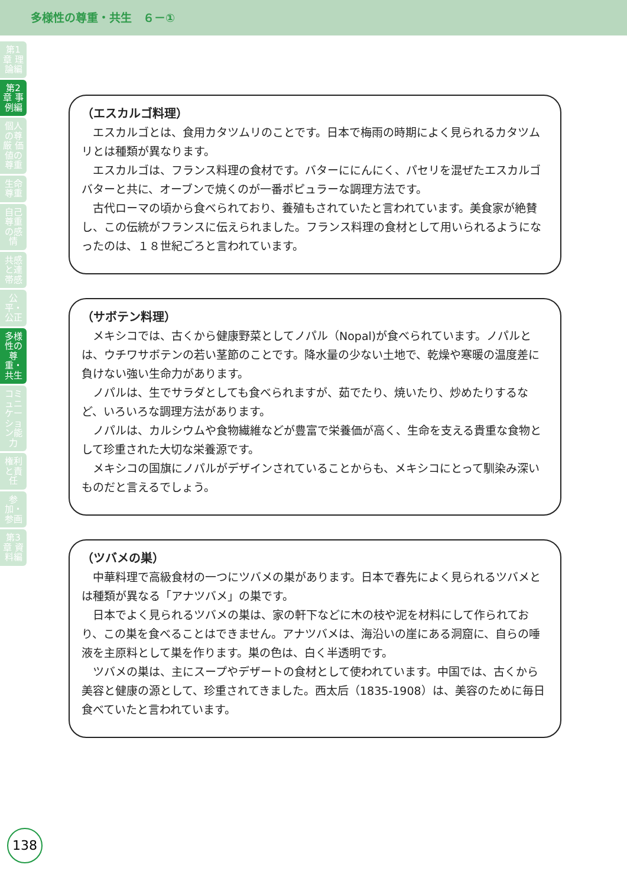多様性の尊重・共生　６－①
第1章 理論編
第2章 事例編
個人の尊厳 価値の尊重
生命尊重
自己尊重の感情
共感と連帯感
公平・公正
多様性の尊重・共生
コミュニケーション能力
権利と責任
参加・参画
第3章 資料編
（エスカルゴ料理）
エスカルゴとは、食用カタツムリのことです。日本で梅雨の時期によく見られるカタツムリとは種類が異なります。
エスカルゴは、フランス料理の食材です。バターににんにく、パセリを混ぜたエスカルゴバターと共に、オーブンで焼くのが一番ポピュラーな調理方法です。
古代ローマの頃から食べられており、養殖もされていたと言われています。美食家が絶賛し、この伝統がフランスに伝えられました。フランス料理の食材として用いられるようになったのは、１８世紀ごろと言われています。
（サボテン料理）
メキシコでは、古くから健康野菜としてノパル（Nopal)が食べられています。ノパルとは、ウチワサボテンの若い茎節のことです。降水量の少ない土地で、乾燥や寒暖の温度差に負けない強い生命力があります。
ノパルは、生でサラダとしても食べられますが、茹でたり、焼いたり、炒めたりするなど、いろいろな調理方法があります。
ノパルは、カルシウムや食物繊維などが豊富で栄養価が高く、生命を支える貴重な食物として珍重された大切な栄養源です。
メキシコの国旗にノパルがデザインされていることからも、メキシコにとって馴染み深いものだと言えるでしょう。
（ツバメの巣）
中華料理で高級食材の一つにツバメの巣があります。日本で春先によく見られるツバメとは種類が異なる「アナツバメ」の巣です。
日本でよく見られるツバメの巣は、家の軒下などに木の枝や泥を材料にして作られており、この巣を食べることはできません。アナツバメは、海沿いの崖にある洞窟に、自らの唾液を主原料として巣を作ります。巣の色は、白く半透明です。
ツバメの巣は、主にスープやデザートの食材として使われています。中国では、古くから美容と健康の源として、珍重されてきました。西太后（1835-1908）は、美容のために毎日食べていたと言われています。
138